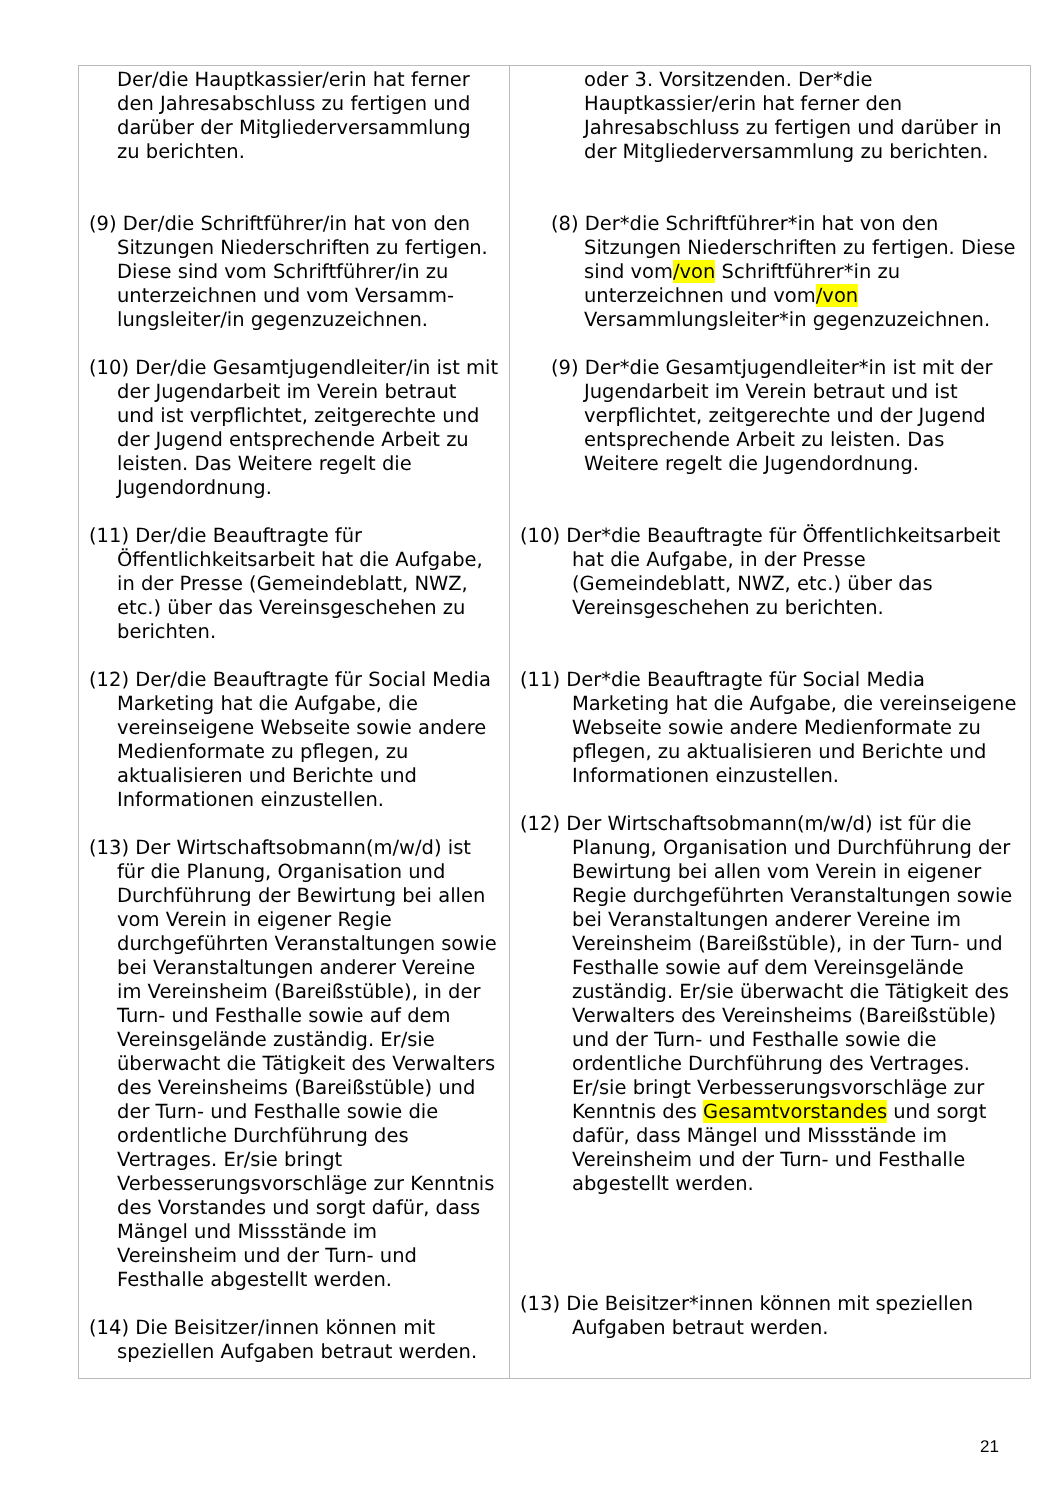| Der/die Hauptkassier/erin hat ferner den Jahresabschluss zu fertigen und darüber der Mitgliederversammlung zu berichten. (9) Der/die Schriftführer/in hat von den Sitzungen Niederschriften zu fertigen. Diese sind vom Schriftführer/in zu unterzeichnen und vom Versamm-lungsleiter/in gegenzuzeichnen. (10) Der/die Gesamtjugendleiter/in ist mit der Jugendarbeit im Verein betraut und ist verpflichtet, zeitgerechte und der Jugend entsprechende Arbeit zu leisten. Das Weitere regelt die Jugendordnung. (11) Der/die Beauftragte für Öffentlichkeitsarbeit hat die Aufgabe, in der Presse (Gemeindeblatt, NWZ, etc.) über das Vereinsgeschehen zu berichten. (12) Der/die Beauftragte für Social Media Marketing hat die Aufgabe, die vereinseigene Webseite sowie andere Medienformate zu pflegen, zu aktualisieren und Berichte und Informationen einzustellen. (13) Der Wirtschaftsobmann(m/w/d) ist für die Planung, Organisation und Durchführung der Bewirtung bei allen vom Verein in eigener Regie durchgeführten Veranstaltungen sowie bei Veranstaltungen anderer Vereine im Vereinsheim (Bareißstüble), in der Turn- und Festhalle sowie auf dem Vereinsgelände zuständig. Er/sie überwacht die Tätigkeit des Verwalters des Vereinsheims (Bareißstüble) und der Turn- und Festhalle sowie die ordentliche Durchführung des Vertrages. Er/sie bringt Verbesserungsvorschläge zur Kenntnis des Vorstandes und sorgt dafür, dass Mängel und Missstände im Vereinsheim und der Turn- und Festhalle abgestellt werden. (14) Die Beisitzer/innen können mit speziellen Aufgaben betraut werden. | oder 3. Vorsitzenden. Der*die Hauptkassier/erin hat ferner den Jahresabschluss zu fertigen und darüber in der Mitgliederversammlung zu berichten. (8) Der*die Schriftführer*in hat von den Sitzungen Niederschriften zu fertigen. Diese sind vom /von Schriftführer*in zu unterzeichnen und vom /von Versammlungsleiter*in gegenzuzeichnen. (9) Der*die Gesamtjugendleiter*in ist mit der Jugendarbeit im Verein betraut und ist verpflichtet, zeitgerechte und der Jugend entsprechende Arbeit zu leisten. Das Weitere regelt die Jugendordnung. (10) Der*die Beauftragte für Öffentlichkeitsarbeit hat die Aufgabe, in der Presse (Gemeindeblatt, NWZ, etc.) über das Vereinsgeschehen zu berichten. (11) Der*die Beauftragte für Social Media Marketing hat die Aufgabe, die vereinseigene Webseite sowie andere Medienformate zu pflegen, zu aktualisieren und Berichte und Informationen einzustellen. (12) Der Wirtschaftsobmann(m/w/d) ist für die Planung, Organisation und Durchführung der Bewirtung bei allen vom Verein in eigener Regie durchgeführten Veranstaltungen sowie bei Veranstaltungen anderer Vereine im Vereinsheim (Bareißstüble), in der Turn- und Festhalle sowie auf dem Vereinsgelände zuständig. Er/sie überwacht die Tätigkeit des Verwalters des Vereinsheims (Bareißstüble) und der Turn- und Festhalle sowie die ordentliche Durchführung des Vertrages. Er/sie bringt Verbesserungsvorschläge zur Kenntnis des Gesamtvorstandes und sorgt dafür, dass Mängel und Missstände im Vereinsheim und der Turn- und Festhalle abgestellt werden. (13) Die Beisitzer*innen können mit speziellen Aufgaben betraut werden. |
21